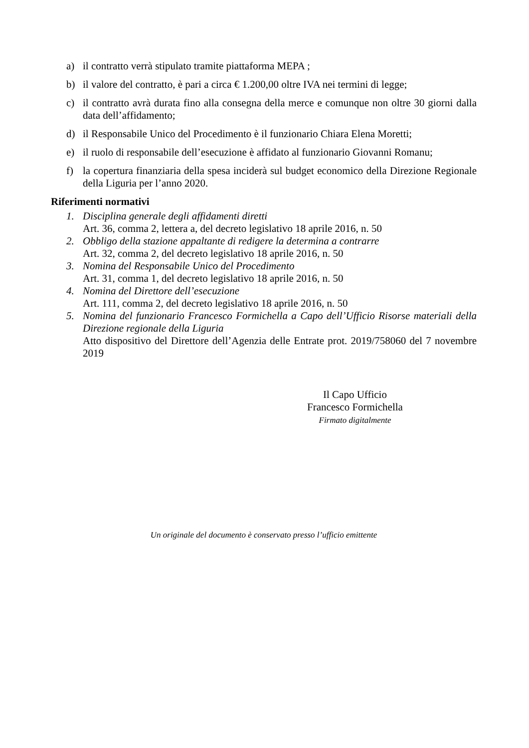a) il contratto verrà stipulato tramite piattaforma MEPA ;
b) il valore del contratto, è pari a circa € 1.200,00 oltre IVA nei termini di legge;
c) il contratto avrà durata fino alla consegna della merce e comunque non oltre 30 giorni dalla data dell’affidamento;
d) il Responsabile Unico del Procedimento è il funzionario Chiara Elena Moretti;
e) il ruolo di responsabile dell’esecuzione è affidato al funzionario Giovanni Romanu;
f) la copertura finanziaria della spesa inciderà sul budget economico della Direzione Regionale della Liguria per l’anno 2020.
Riferimenti normativi
1. Disciplina generale degli affidamenti diretti
Art. 36, comma 2, lettera a, del decreto legislativo 18 aprile 2016, n. 50
2. Obbligo della stazione appaltante di redigere la determina a contrarre
Art. 32, comma 2, del decreto legislativo 18 aprile 2016, n. 50
3. Nomina del Responsabile Unico del Procedimento
Art. 31, comma 1, del decreto legislativo 18 aprile 2016, n. 50
4. Nomina del Direttore dell’esecuzione
Art. 111, comma 2, del decreto legislativo 18 aprile 2016, n. 50
5. Nomina del funzionario Francesco Formichella a Capo dell’Ufficio Risorse materiali della Direzione regionale della Liguria
Atto dispositivo del Direttore dell’Agenzia delle Entrate prot. 2019/758060 del 7 novembre 2019
Il Capo Ufficio
Francesco Formichella
Firmato digitalmente
Un originale del documento è conservato presso l’ufficio emittente